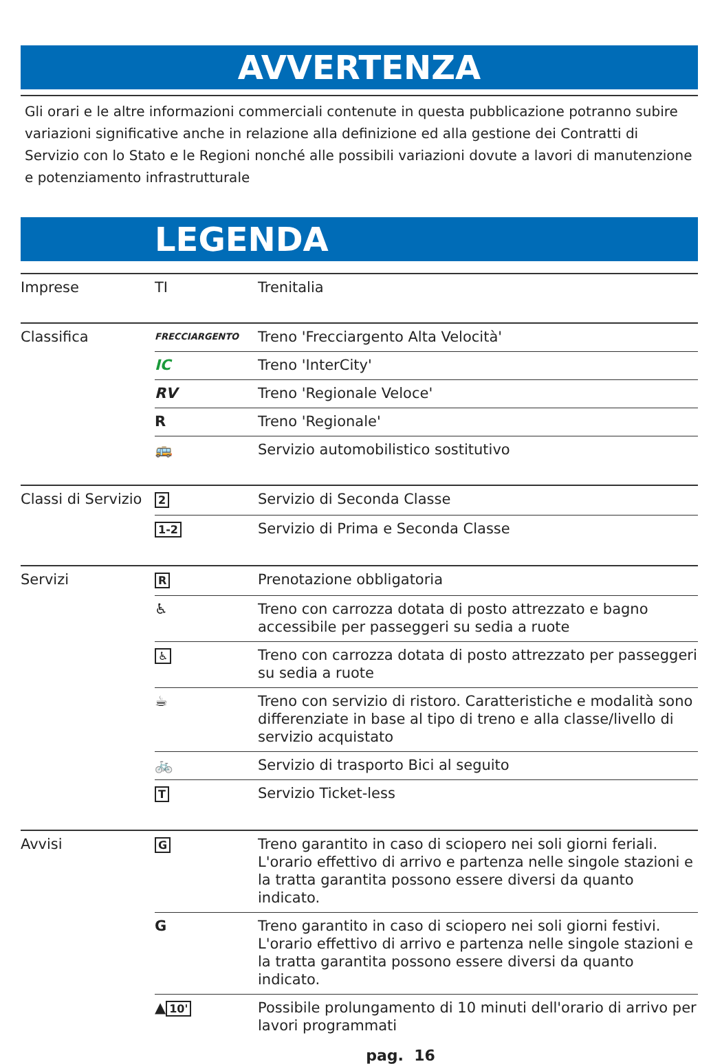AVVERTENZA
Gli orari e le altre informazioni commerciali contenute in questa pubblicazione potranno subire variazioni significative anche in relazione alla definizione ed alla gestione dei Contratti di Servizio con lo Stato e le Regioni nonché alle possibili variazioni dovute a lavori di manutenzione e potenziamento infrastrutturale
LEGENDA
| Imprese | TI | Trenitalia |
| Classifica | FRECCIARGENTO | Treno 'Frecciargento Alta Velocità' |
| | IC | Treno 'InterCity' |
| | RV | Treno 'Regionale Veloce' |
| | R | Treno 'Regionale' |
| | 🚌 | Servizio automobilistico sostitutivo |
| Classi di Servizio | 2 | Servizio di Seconda Classe |
| | 1-2 | Servizio di Prima e Seconda Classe |
| Servizi | R | Prenotazione obbligatoria |
| | ♿ | Treno con carrozza dotata di posto attrezzato e bagno accessibile per passeggeri su sedia a ruote |
| | ♿ | Treno con carrozza dotata di posto attrezzato per passeggeri su sedia a ruote |
| | ☕ | Treno con servizio di ristoro. Caratteristiche e modalità sono differenziate in base al tipo di treno e alla classe/livello di servizio acquistato |
| | 🚲 | Servizio di trasporto Bici al seguito |
| | T | Servizio Ticket-less |
| Avvisi | G | Treno garantito in caso di sciopero nei soli giorni feriali. L'orario effettivo di arrivo e partenza nelle singole stazioni e la tratta garantita possono essere diversi da quanto indicato. |
| | G | Treno garantito in caso di sciopero nei soli giorni festivi. L'orario effettivo di arrivo e partenza nelle singole stazioni e la tratta garantita possono essere diversi da quanto indicato. |
| | ▲ 10' | Possibile prolungamento di 10 minuti dell'orario di arrivo per lavori programmati |
pag. 16